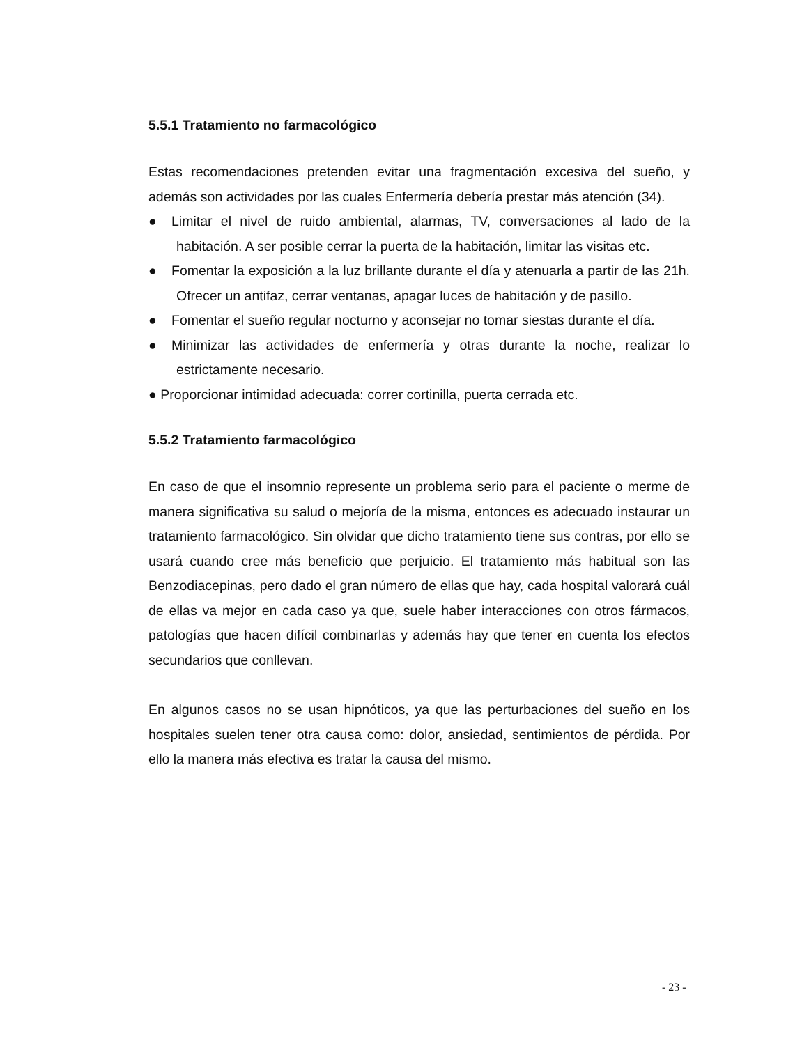5.5.1 Tratamiento no farmacológico
Estas recomendaciones pretenden evitar una fragmentación excesiva del sueño, y además son actividades por las cuales Enfermería debería prestar más atención (34).
● Limitar el nivel de ruido ambiental, alarmas, TV, conversaciones al lado de la habitación. A ser posible cerrar la puerta de la habitación, limitar las visitas etc.
● Fomentar la exposición a la luz brillante durante el día y atenuarla a partir de las 21h. Ofrecer un antifaz, cerrar ventanas, apagar luces de habitación y de pasillo.
● Fomentar el sueño regular nocturno y aconsejar no tomar siestas durante el día.
● Minimizar las actividades de enfermería y otras durante la noche, realizar lo estrictamente necesario.
● Proporcionar intimidad adecuada: correr cortinilla, puerta cerrada etc.
5.5.2 Tratamiento farmacológico
En caso de que el insomnio represente un problema serio para el paciente o merme de manera significativa su salud o mejoría de la misma, entonces es adecuado instaurar un tratamiento farmacológico. Sin olvidar que dicho tratamiento tiene sus contras, por ello se usará cuando cree más beneficio que perjuicio. El tratamiento más habitual son las Benzodiacepinas, pero dado el gran número de ellas que hay, cada hospital valorará cuál de ellas va mejor en cada caso ya que, suele haber interacciones con otros fármacos, patologías que hacen difícil combinarlas y además hay que tener en cuenta los efectos secundarios que conllevan.
En algunos casos no se usan hipnóticos, ya que las perturbaciones del sueño en los hospitales suelen tener otra causa como: dolor, ansiedad, sentimientos de pérdida. Por ello la manera más efectiva es tratar la causa del mismo.
- 23 -